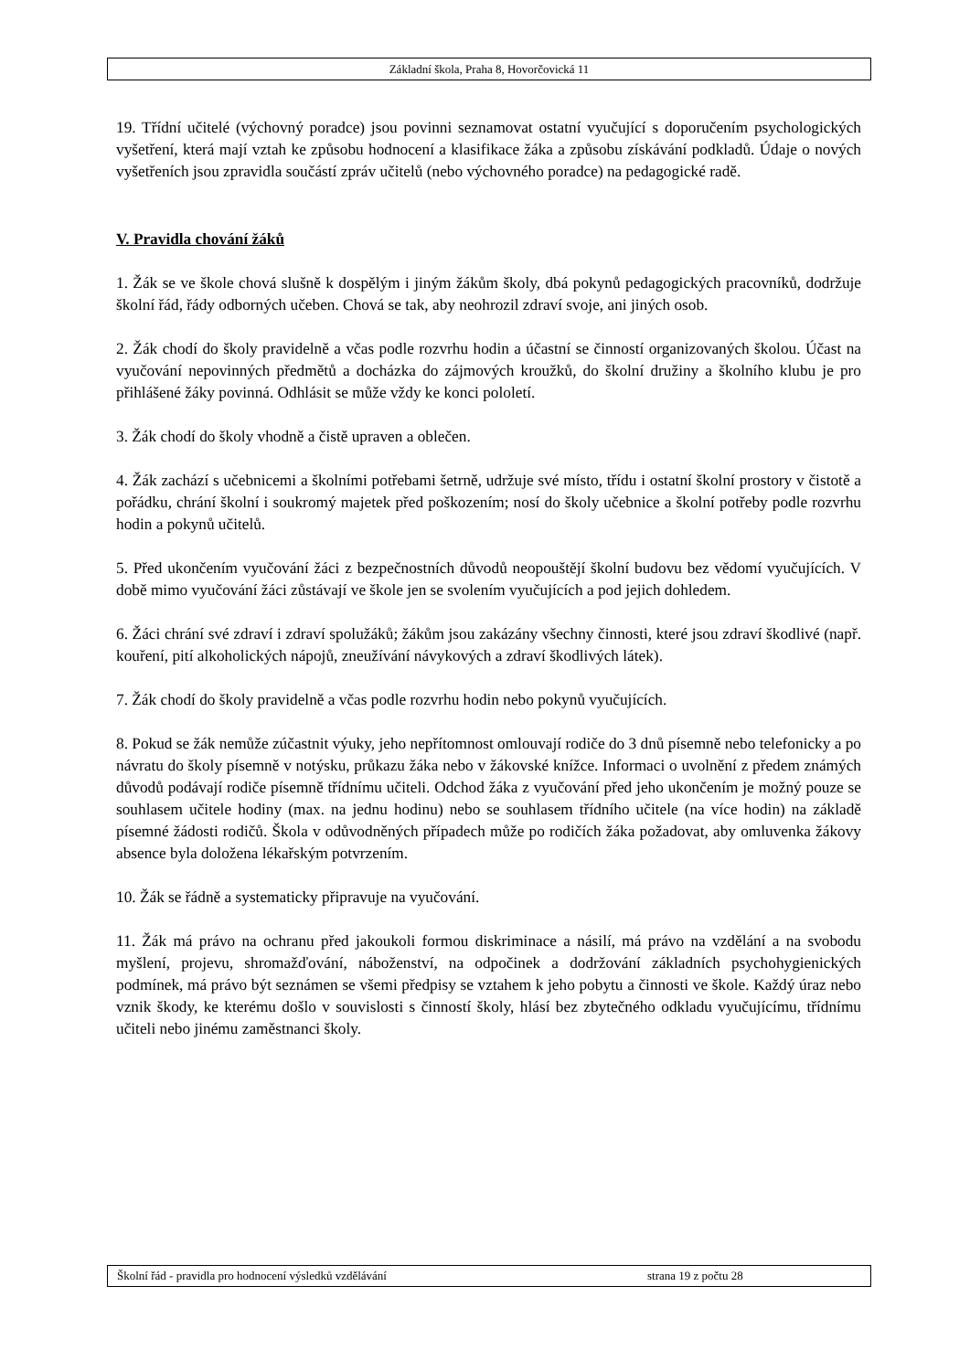Základní škola, Praha 8, Hovorčovická 11
19. Třídní učitelé (výchovný poradce) jsou povinni seznamovat ostatní vyučující s doporučením psychologických vyšetření, která mají vztah ke způsobu hodnocení a klasifikace žáka a způsobu získávání podkladů. Údaje o nových vyšetřeních jsou zpravidla součástí zpráv učitelů (nebo výchovného poradce) na pedagogické radě.
V. Pravidla chování žáků
1. Žák se ve škole chová slušně k dospělým i jiným žákům školy, dbá pokynů pedagogických pracovníků, dodržuje školní řád, řády odborných učeben. Chová se tak, aby neohrozil zdraví svoje, ani jiných osob.
2. Žák chodí do školy pravidelně a včas podle rozvrhu hodin a účastní se činností organizovaných školou. Účast na vyučování nepovinných předmětů a docházka do zájmových kroužků, do školní družiny a školního klubu je pro přihlášené žáky povinná. Odhlásit se může vždy ke konci pololetí.
3. Žák chodí do školy vhodně a čistě upraven a oblečen.
4. Žák zachází s učebnicemi a školními potřebami šetrně, udržuje své místo, třídu i ostatní školní prostory v čistotě a pořádku, chrání školní i soukromý majetek před poškozením; nosí do školy učebnice a školní potřeby podle rozvrhu hodin a pokynů učitelů.
5. Před ukončením vyučování žáci z bezpečnostních důvodů neopouštějí školní budovu bez vědomí vyučujících. V době mimo vyučování žáci zůstávají ve škole jen se svolením vyučujících a pod jejich dohledem.
6. Žáci chrání své zdraví i zdraví spolužáků; žákům jsou zakázány všechny činnosti, které jsou zdraví škodlivé (např. kouření, pití alkoholických nápojů, zneužívání návykových a zdraví škodlivých látek).
7. Žák chodí do školy pravidelně a včas podle rozvrhu hodin nebo pokynů vyučujících.
8. Pokud se žák nemůže zúčastnit výuky, jeho nepřítomnost omlouvají rodiče do 3 dnů písemně nebo telefonicky a po návratu do školy písemně v notýsku, průkazu žáka nebo v žákovské knížce. Informaci o uvolnění z předem známých důvodů podávají rodiče písemně třídnímu učiteli. Odchod žáka z vyučování před jeho ukončením je možný pouze se souhlasem učitele hodiny (max. na jednu hodinu) nebo se souhlasem třídního učitele (na více hodin) na základě písemné žádosti rodičů. Škola v odůvodněných případech může po rodičích žáka požadovat, aby omluvenka žákovy absence byla doložena lékařským potvrzením.
10. Žák se řádně a systematicky připravuje na vyučování.
11. Žák má právo na ochranu před jakoukoli formou diskriminace a násilí, má právo na vzdělání a na svobodu myšlení, projevu, shromažďování, náboženství, na odpočinek a dodržování základních psychohygienických podmínek, má právo být seznámen se všemi předpisy se vztahem k jeho pobytu a činnosti ve škole. Každý úraz nebo vznik škody, ke kterému došlo v souvislosti s činností školy, hlásí bez zbytečného odkladu vyučujícímu, třídnímu učiteli nebo jinému zaměstnanci školy.
Školní řád - pravidla pro hodnocení výsledků vzdělávání strana 19 z počtu 28